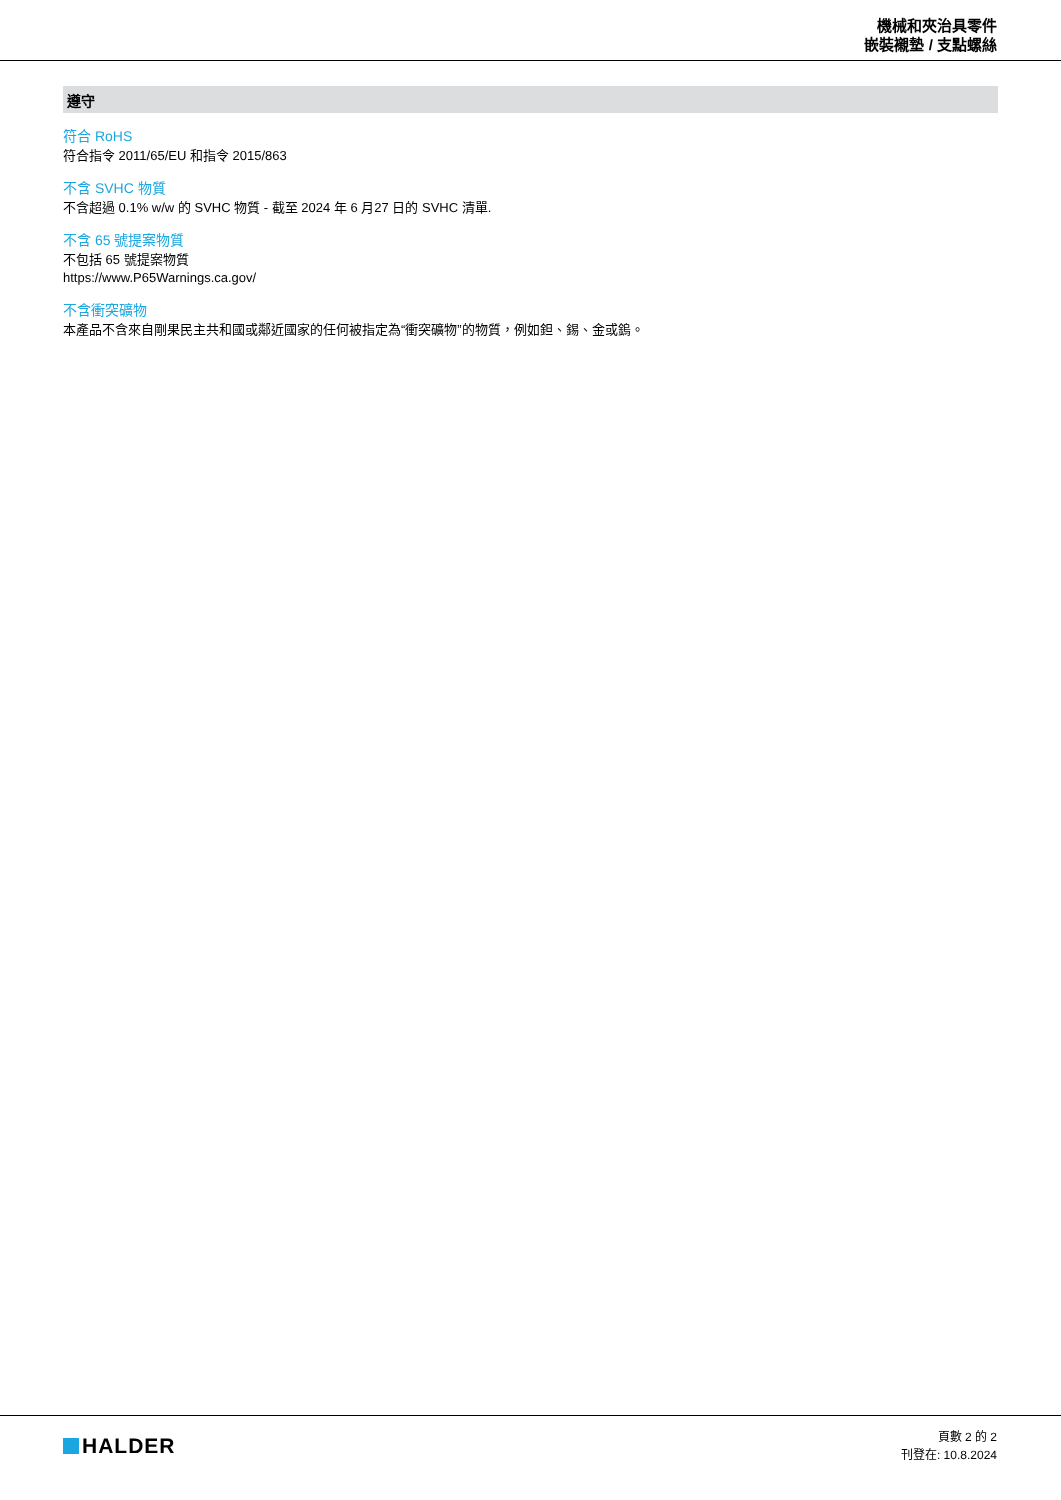機械和夾治具零件
嵌裝襯墊 / 支點螺絲
遵守
符合 RoHS
符合指令 2011/65/EU 和指令 2015/863
不含 SVHC 物質
不含超過 0.1% w/w 的 SVHC 物質 - 截至 2024 年 6 月27 日的 SVHC 清單.
不含 65 號提案物質
不包括 65 號提案物質
https://www.P65Warnings.ca.gov/
不含衝突礦物
本產品不含來自剛果民主共和國或鄰近國家的任何被指定為“衝突礦物”的物質，例如鉭、錫、金或鎢。
HALDER
頁數 2 的 2
刊登在: 10.8.2024